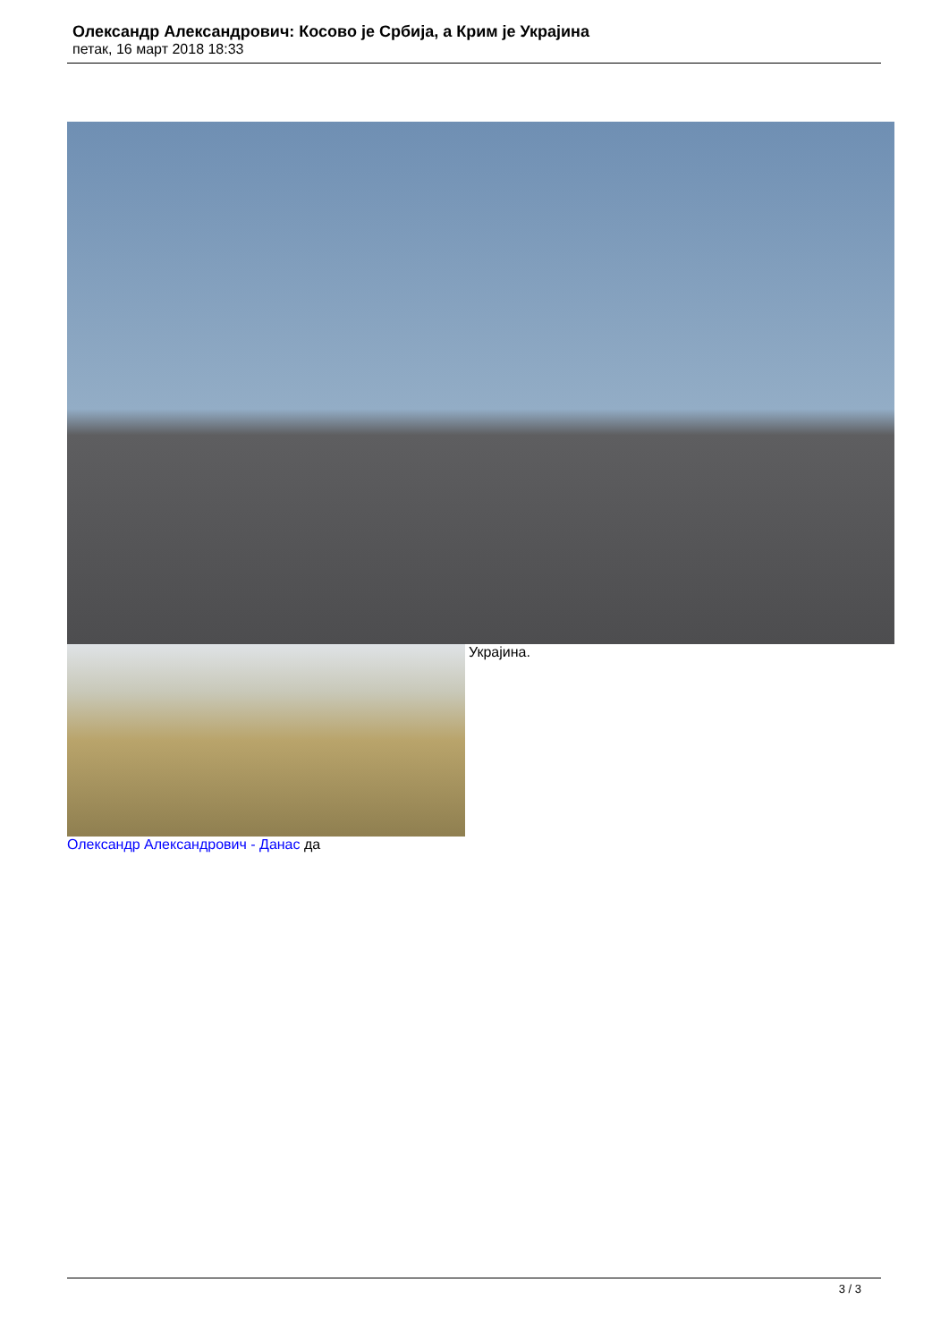Олександр Александрович: Косово је Србија, а Крим је Украјина
петак, 16 март 2018 18:33
Украјина.
Олександр Александрович - Данас да
3 / 3